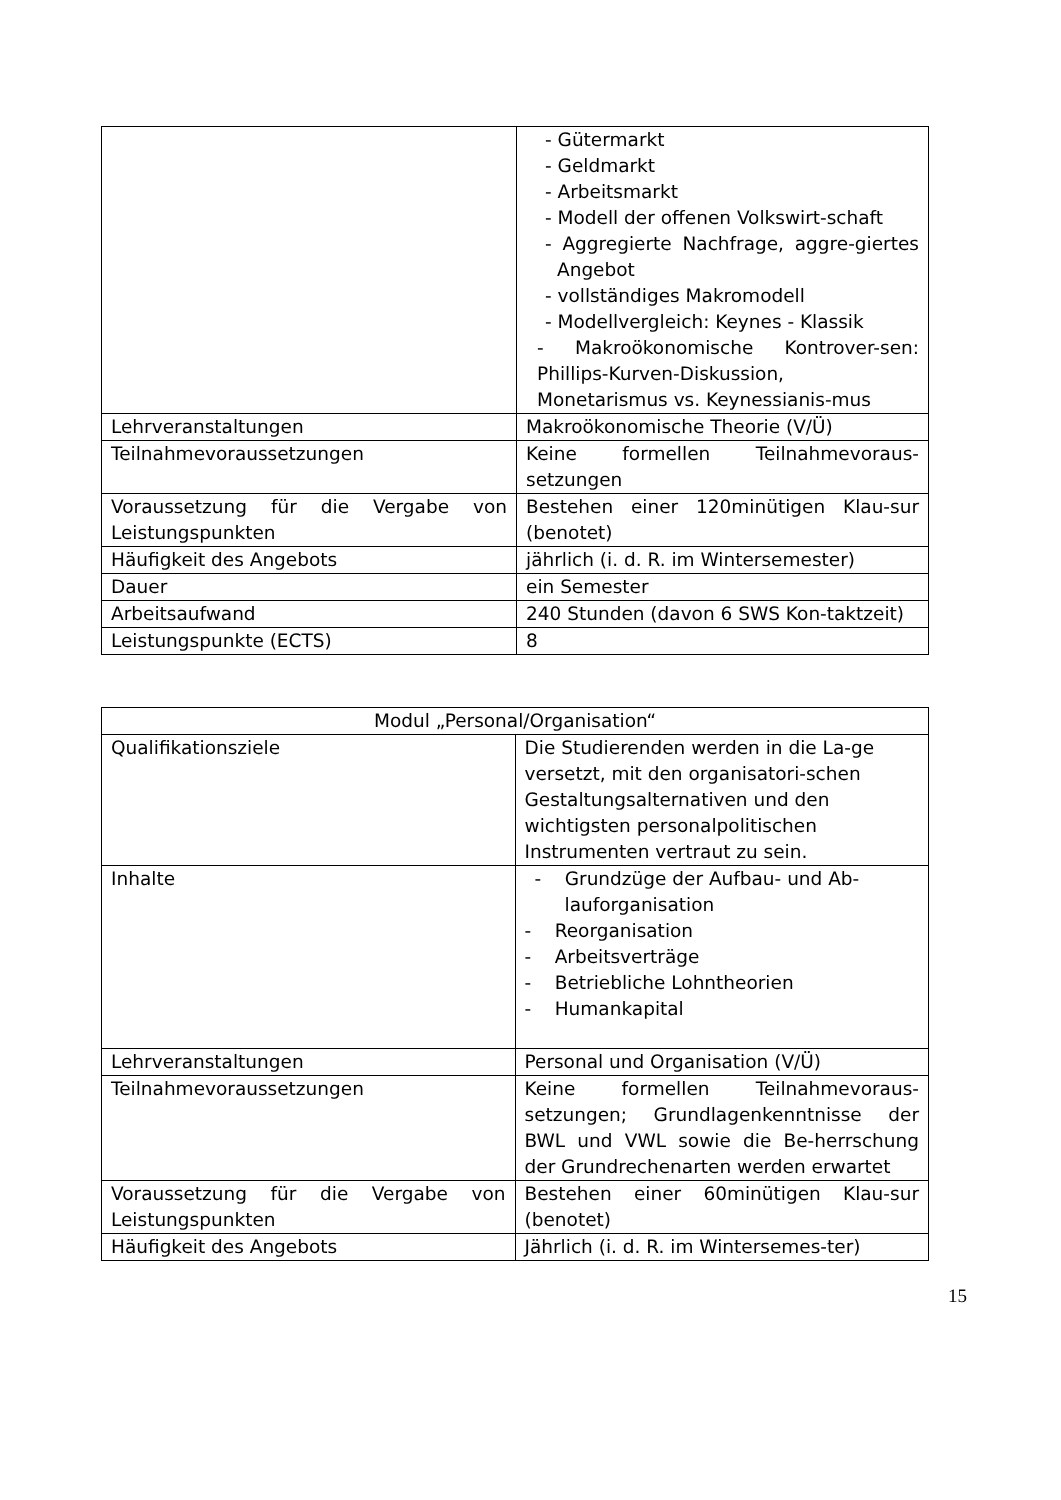| | - Gütermarkt - Geldmarkt - Arbeitsmarkt - Modell der offenen Volkswirt-schaft - Aggregierte Nachfrage, aggre-giertes Angebot - vollständiges Makromodell - Modellvergleich: Keynes - Klassik - Makroökonomische Kontrover-sen: Phillips-Kurven-Diskussion, Monetarismus vs. Keynessianis-mus |
| Lehrveranstaltungen | Makroökonomische Theorie (V/Ü) |
| Teilnahmevoraussetzungen | Keine formellen Teilnahmevoraus-setzungen |
| Voraussetzung für die Vergabe von Leistungspunkten | Bestehen einer 120minütigen Klau-sur (benotet) |
| Häufigkeit des Angebots | jährlich (i. d. R. im Wintersemester) |
| Dauer | ein Semester |
| Arbeitsaufwand | 240 Stunden (davon 6 SWS Kon-taktzeit) |
| Leistungspunkte (ECTS) | 8 |
| Modul „Personal/Organisation“ | |
| Qualifikationsziele | Die Studierenden werden in die La-ge versetzt, mit den organisatori-schen Gestaltungsalternativen und den wichtigsten personalpolitischen Instrumenten vertraut zu sein. |
| Inhalte | - Grundzüge der Aufbau- und Ab-lauforganisation - Reorganisation - Arbeitsverträge - Betriebliche Lohntheorien - Humankapital |
| Lehrveranstaltungen | Personal und Organisation (V/Ü) |
| Teilnahmevoraussetzungen | Keine formellen Teilnahmevoraus-setzungen; Grundlagenkenntnisse der BWL und VWL sowie die Be-herrschung der Grundrechenarten werden erwartet |
| Voraussetzung für die Vergabe von Leistungspunkten | Bestehen einer 60minütigen Klau-sur (benotet) |
| Häufigkeit des Angebots | Jährlich (i. d. R. im Wintersemes-ter) |
15